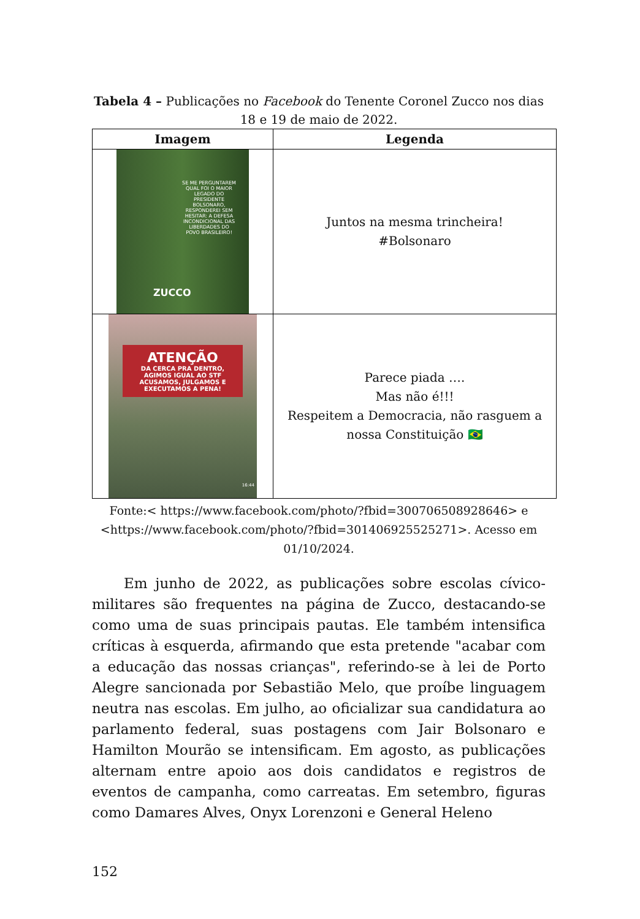Tabela 4 – Publicações no Facebook do Tenente Coronel Zucco nos dias 18 e 19 de maio de 2022.
| Imagem | Legenda |
| --- | --- |
| SE ME PERGUNTAREM QUAL FOI O MAIOR LEGADO DO PRESIDENTE BOLSONARO, RESPONDEREI SEM HESITAR: A DEFESA INCONDICIONAL DAS LIBERDADES DO POVO BRASILEIRO! ZUCCO | Juntos na mesma trincheira! #Bolsonaro |
| ATENÇÃO DA CERCA PRA DENTRO, AGIMOS IGUAL AO STF ACUSAMOS, JULGAMOS E EXECUTAMOS A PENA! 16:44 | Parece piada …. Mas não é!!! Respeitem a Democracia, não rasguem a nossa Constituição 🇧🇷 |
Fonte:< https://www.facebook.com/photo/?fbid=300706508928646> e <https://www.facebook.com/photo/?fbid=301406925525271>. Acesso em 01/10/2024.
Em junho de 2022, as publicações sobre escolas cívico-militares são frequentes na página de Zucco, destacando-se como uma de suas principais pautas. Ele também intensifica críticas à esquerda, afirmando que esta pretende "acabar com a educação das nossas crianças", referindo-se à lei de Porto Alegre sancionada por Sebastião Melo, que proíbe linguagem neutra nas escolas. Em julho, ao oficializar sua candidatura ao parlamento federal, suas postagens com Jair Bolsonaro e Hamilton Mourão se intensificam. Em agosto, as publicações alternam entre apoio aos dois candidatos e registros de eventos de campanha, como carreatas. Em setembro, figuras como Damares Alves, Onyx Lorenzoni e General Heleno
152